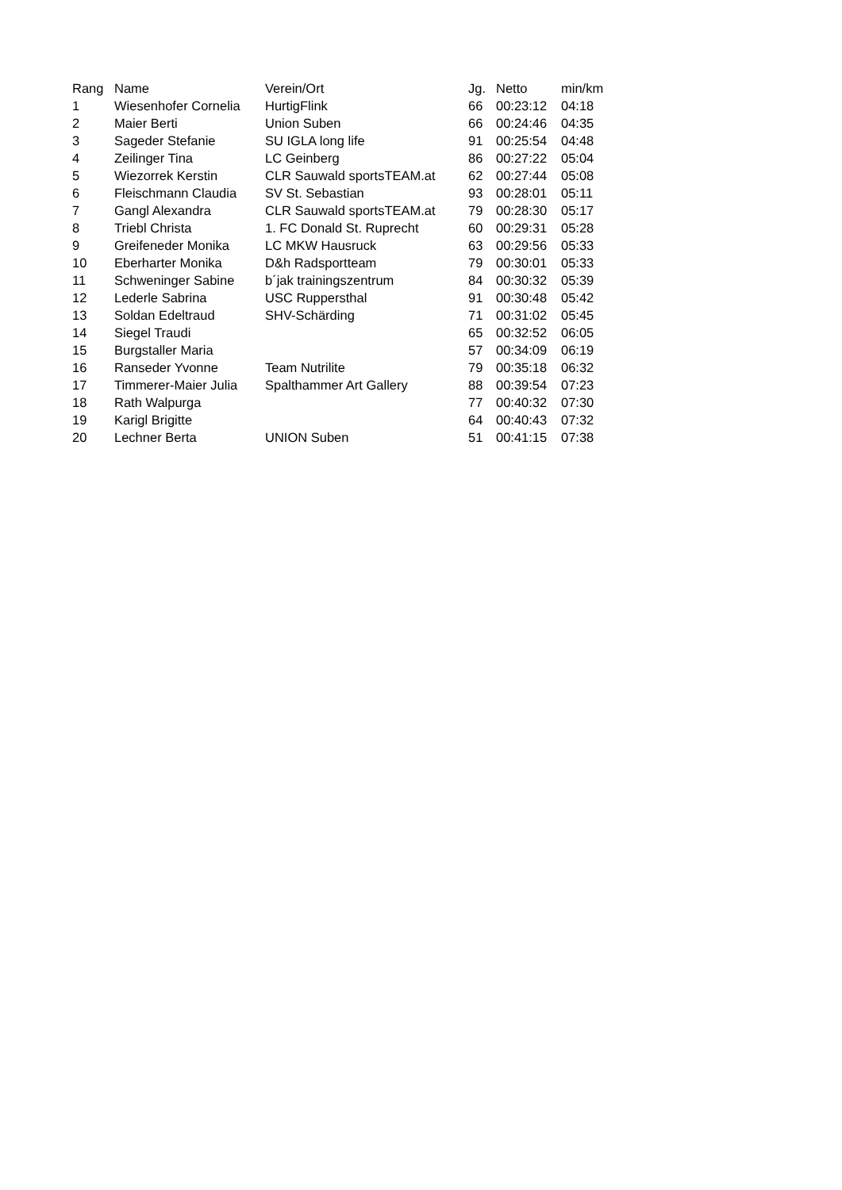| Rang | Name | Verein/Ort | Jg. | Netto | min/km |
| --- | --- | --- | --- | --- | --- |
| 1 | Wiesenhofer Cornelia | HurtigFlink | 66 | 00:23:12 | 04:18 |
| 2 | Maier Berti | Union Suben | 66 | 00:24:46 | 04:35 |
| 3 | Sageder Stefanie | SU IGLA long life | 91 | 00:25:54 | 04:48 |
| 4 | Zeilinger Tina | LC Geinberg | 86 | 00:27:22 | 05:04 |
| 5 | Wiezorrek Kerstin | CLR Sauwald sportsTEAM.at | 62 | 00:27:44 | 05:08 |
| 6 | Fleischmann Claudia | SV St. Sebastian | 93 | 00:28:01 | 05:11 |
| 7 | Gangl Alexandra | CLR Sauwald sportsTEAM.at | 79 | 00:28:30 | 05:17 |
| 8 | Triebl Christa | 1. FC Donald St. Ruprecht | 60 | 00:29:31 | 05:28 |
| 9 | Greifeneder Monika | LC MKW Hausruck | 63 | 00:29:56 | 05:33 |
| 10 | Eberharter Monika | D&h Radsportteam | 79 | 00:30:01 | 05:33 |
| 11 | Schweninger Sabine | b´jak trainingszentrum | 84 | 00:30:32 | 05:39 |
| 12 | Lederle Sabrina | USC Ruppersthal | 91 | 00:30:48 | 05:42 |
| 13 | Soldan Edeltraud | SHV-Schärding | 71 | 00:31:02 | 05:45 |
| 14 | Siegel Traudi | | 65 | 00:32:52 | 06:05 |
| 15 | Burgstaller Maria | | 57 | 00:34:09 | 06:19 |
| 16 | Ranseder Yvonne | Team Nutrilite | 79 | 00:35:18 | 06:32 |
| 17 | Timmerer-Maier Julia | Spalthammer Art Gallery | 88 | 00:39:54 | 07:23 |
| 18 | Rath Walpurga | | 77 | 00:40:32 | 07:30 |
| 19 | Karigl Brigitte | | 64 | 00:40:43 | 07:32 |
| 20 | Lechner Berta | UNION Suben | 51 | 00:41:15 | 07:38 |